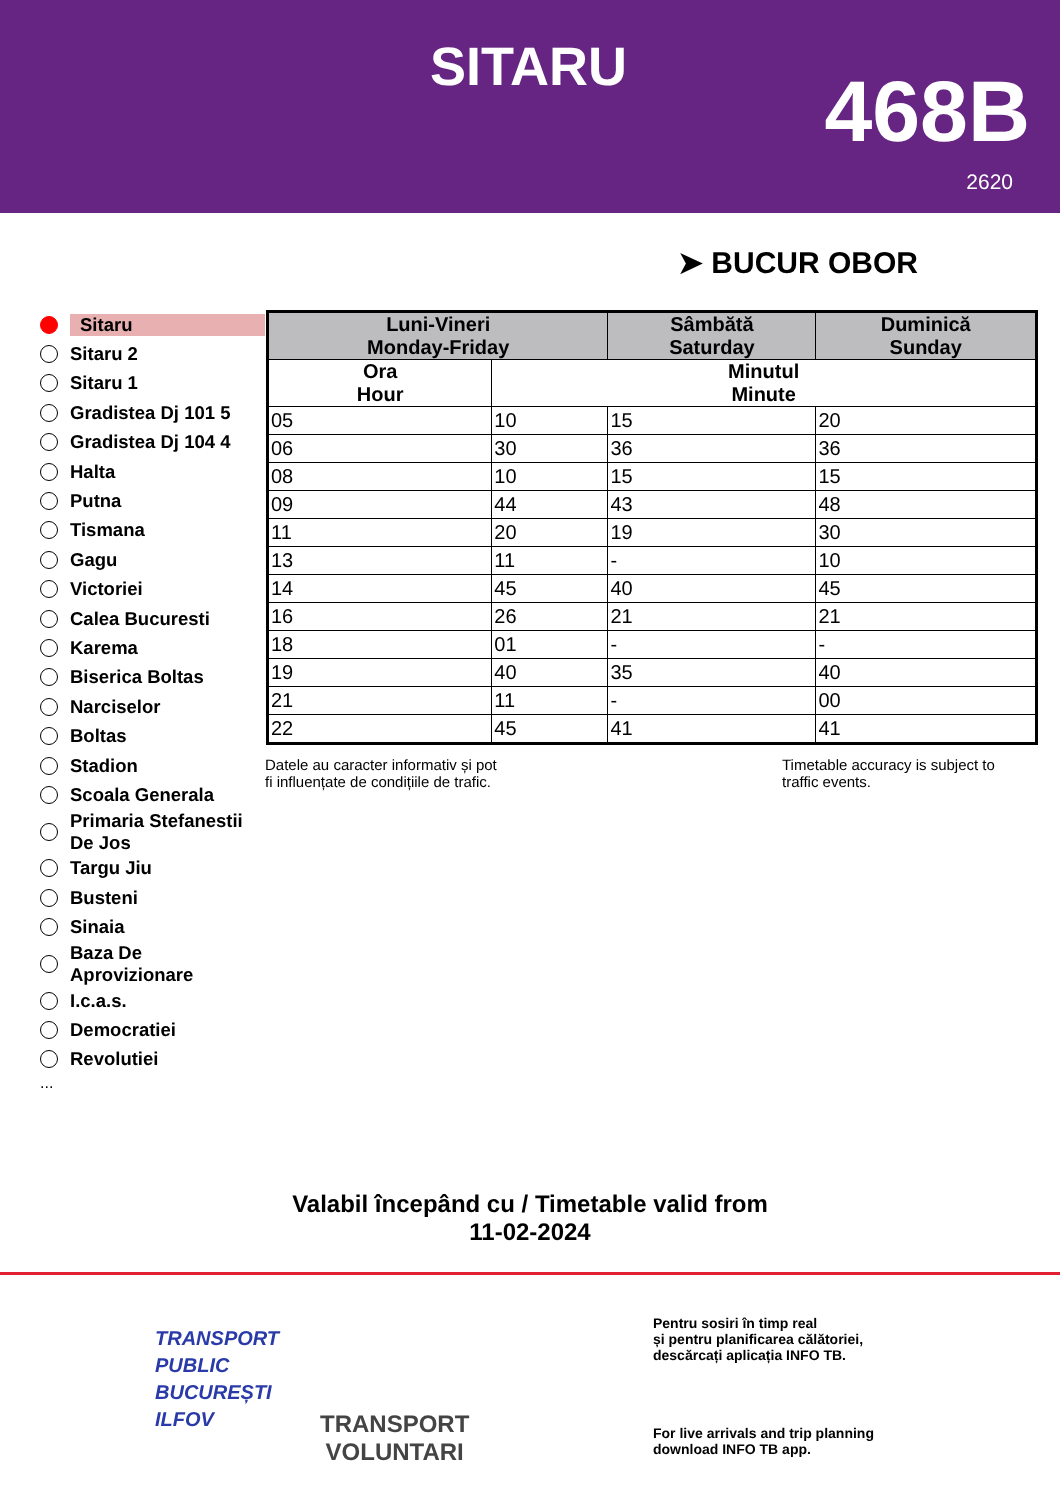SITARU 468B
2620
➤ BUCUR OBOR
Sitaru
Sitaru 2
Sitaru 1
Gradistea Dj 101 5
Gradistea Dj 104 4
Halta
Putna
Tismana
Gagu
Victoriei
Calea Bucuresti
Karema
Biserica Boltas
Narciselor
Boltas
Stadion
Scoala Generala
Primaria Stefanestii De Jos
Targu Jiu
Busteni
Sinaia
Baza De Aprovizionare
I.c.a.s.
Democratiei
Revolutiei
...
| Luni-Vineri Monday-Friday | | Sâmbătă Saturday | Duminică Sunday |
| --- | --- | --- | --- |
| Ora Hour | Minutul Minute | | |
| 05 | 10 | 15 | 20 |
| 06 | 30 | 36 | 36 |
| 08 | 10 | 15 | 15 |
| 09 | 44 | 43 | 48 |
| 11 | 20 | 19 | 30 |
| 13 | 11 | - | 10 |
| 14 | 45 | 40 | 45 |
| 16 | 26 | 21 | 21 |
| 18 | 01 | - | - |
| 19 | 40 | 35 | 40 |
| 21 | 11 | - | 00 |
| 22 | 45 | 41 | 41 |
Datele au caracter informativ și pot
fi influențate de condițiile de trafic.
Timetable accuracy is subject to
traffic events.
Valabil începând cu / Timetable valid from
11-02-2024
TRANSPORT
PUBLIC
BUCUREȘTI
ILFOV
TRANSPORT
VOLUNTARI
Pentru sosiri în timp real
și pentru planificarea călătoriei,
descărcați aplicația INFO TB.
For live arrivals and trip planning
download INFO TB app.